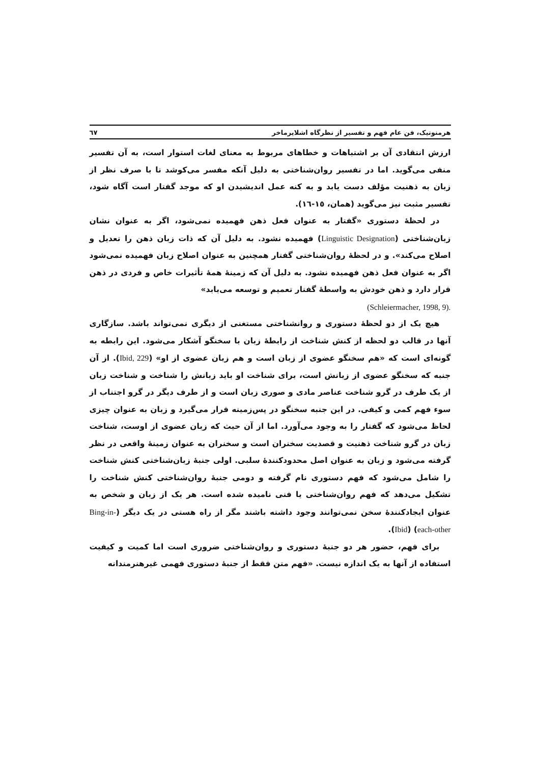هرمنوتیک، فن عام فهم و تفسیر از نظرگاه اشلایرماخر ٦٧
ارزش انتقادی آن بر اشتباهات و خطاهای مربوط به معنای لغات استوار است، به آن تفسیر منفی می‌گوید. اما در تفسیر روان‌شناختی به دلیل آنکه مفسر می‌کوشد تا با صرف نظر از زبان به ذهنیت مؤلف دست یابد و به کنه عمل اندیشیدن او که موجد گفتار است آگاه شود، تفسیر مثبت نیز می‌گوید (همان، ١٥-١٦).
در لحظهٔ دستوری «گفتار به عنوان فعل ذهن فهمیده نمی‌شود، اگر به عنوان نشان زبان‌شناختی (Linguistic Designation) فهمیده نشود. به دلیل آن که ذات زبان ذهن را تعدیل و اصلاح می‌کند». و در لحظهٔ روان‌شناختی گفتار همچنین به عنوان اصلاح زبان فهمیده نمی‌شود اگر به عنوان فعل ذهن فهمیده نشود. به دلیل آن که زمینهٔ همهٔ تأثیرات خاص و فردی در ذهن قرار دارد و ذهن خودش به واسطهٔ گفتار تعمیم و توسعه می‌یابد»
(Schleiermacher, 1998, 9).
هیچ یک از دو لحظهٔ دستوری و روانشناختی مستغنی از دیگری نمی‌تواند باشد. سازگاری آنها در قالب دو لحظه از کنش شناخت از رابطهٔ زبان با سخنگو آشکار می‌شود. این رابطه به گونه‌ای است که «هم سخنگو عضوی از زبان است و هم زبان عضوی از او» (Ibid, 229). از آن جنبه که سخنگو عضوی از زبانش است، برای شناخت او باید زبانش را شناخت و شناخت زبان از یک طرف در گرو شناخت عناصر مادی و صوری زبان است و از طرف دیگر در گرو اجتناب از سوء فهم کمی و کیفی. در این جنبه سخنگو در پس‌زمینه قرار می‌گیرد و زبان به عنوان چیزی لحاظ می‌شود که گفتار را به وجود می‌آورد. اما از آن حیث که زبان عضوی از اوست، شناخت زبان در گرو شناخت ذهنیت و قصدیت سخنران است و سخنران به عنوان زمینهٔ واقعی در نظر گرفته می‌شود و زبان به عنوان اصل محدودکنندهٔ سلبی. اولی جنبهٔ زبان‌شناختی کنش شناخت را شامل می‌شود که فهم دستوری نام گرفته و دومی جنبهٔ روان‌شناختی کنش شناخت را تشکیل می‌دهد که فهم روان‌شناختی یا فنی نامیده شده است. هر یک از زبان و شخص به عنوان ایجادکنندهٔ سخن نمی‌توانند وجود داشته باشند مگر از راه هستی در یک دیگر (Bing-in-each-other) (Ibid).
برای فهم، حضور هر دو جنبهٔ دستوری و روان‌شناختی ضروری است اما کمیت و کیفیت استفاده از آنها به یک اندازه نیست. «فهم متن فقط از جنبهٔ دستوری فهمی غیرهنرمندانه